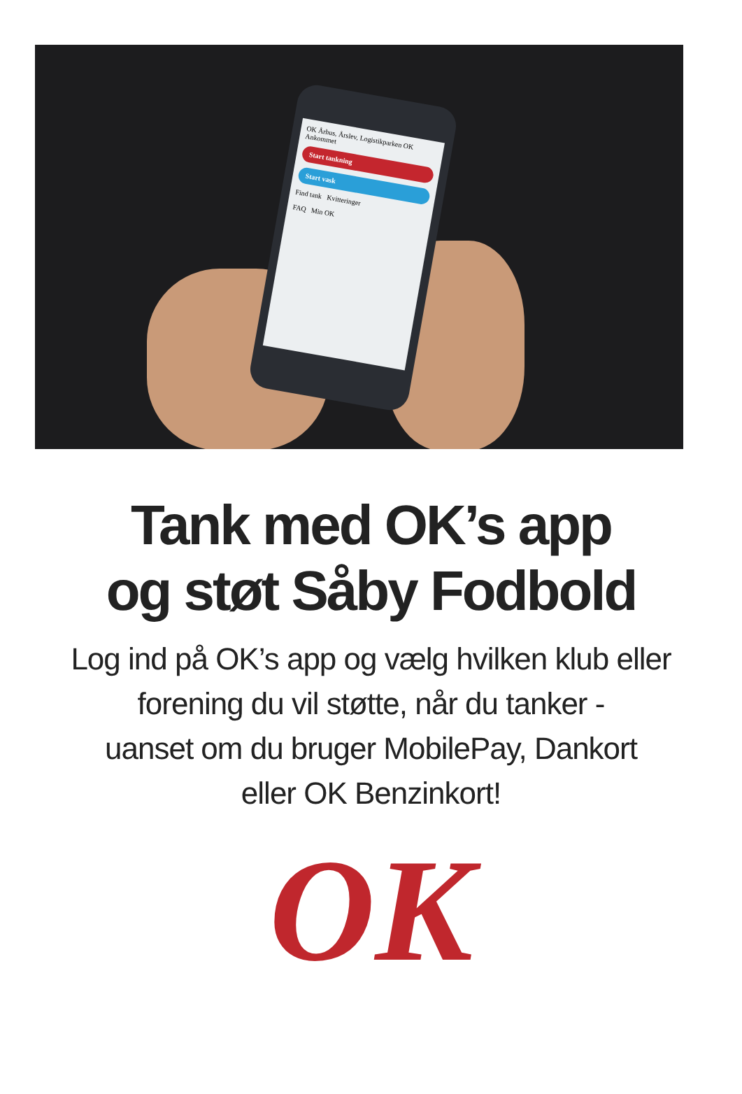OK Århus, Årslev, Logistikparken OK
Ankommet
Start tankning
Start vask
Find tank Kvitteringer
FAQ Min OK
Tank med OK’s app
og støt Såby Fodbold
Log ind på OK’s app og vælg hvilken klub eller
forening du vil støtte, når du tanker -
uanset om du bruger MobilePay, Dankort
eller OK Benzinkort!
OK